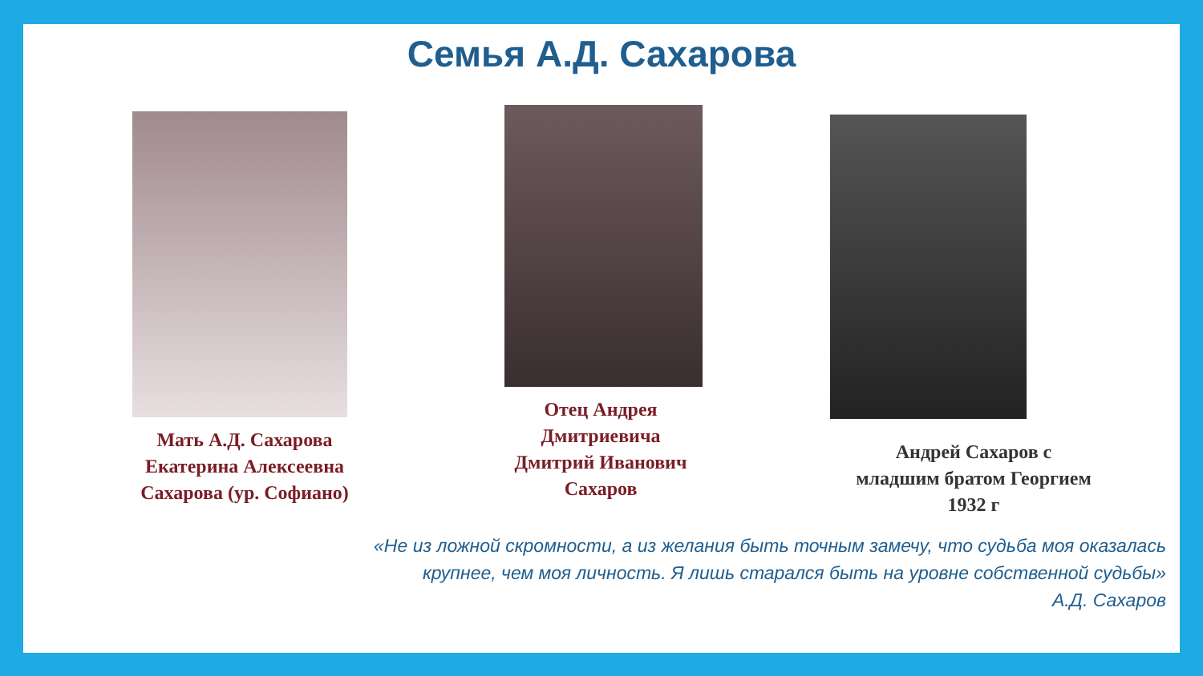Семья А.Д. Сахарова
Мать А.Д. Сахарова
Екатерина Алексеевна
Сахарова (ур. Софиано)
Отец Андрея
Дмитриевича
Дмитрий Иванович
Сахаров
Андрей Сахаров с
младшим братом Георгием
1932 г
«Не из ложной скромности, а из желания быть точным замечу, что судьба моя оказалась
крупнее, чем моя личность. Я лишь старался быть на уровне собственной судьбы»
А.Д. Сахаров